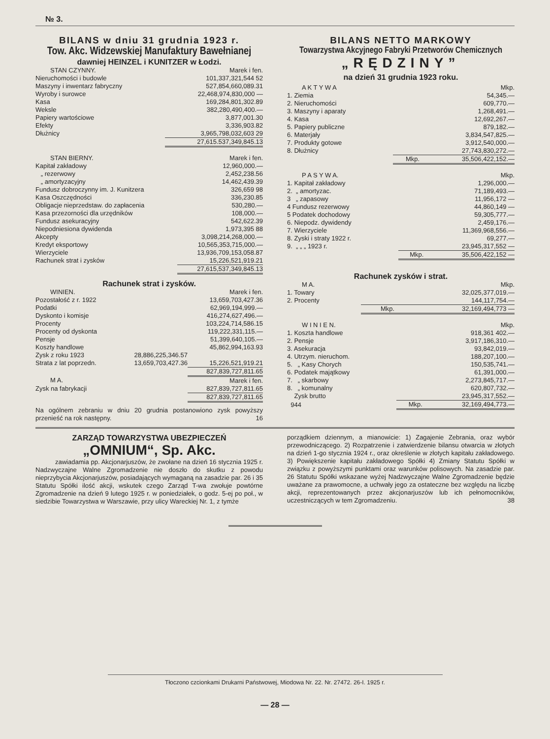№ 3.
BILANS w dniu 31 grudnia 1923 r.
Tow. Akc. Widzewskiej Manufaktury Bawełnianej
dawniej HEINZEL i KUNITZER w Łodzi.
| STAN CZYNNY. | Marek i fen. |
| --- | --- |
| Nieruchomości i budowle | 101,337,321,544 52 |
| Maszyny i inwentarz fabryczny | 527,854,660,089.31 |
| Wyroby i surowce | 22,468,974,830,000 — |
| Kasa | 169,284,801,302.89 |
| Weksle | 382,280,490,400.— |
| Papiery wartościowe | 3,877,001.30 |
| Efekty | 3,336,903.82 |
| Dłużnicy | 3,965,798,032,603 29 |
| | 27,615.537,349,845.13 |
| STAN BIERNY. | Marek i fen. |
| --- | --- |
| Kapitał zakładowy | 12,960,000.— |
| „ rezerwowy | 2,452,238.56 |
| „ amortyzacyjny | 14,462,439.39 |
| Fundusz dobroczynny im. J. Kunitzera | 326,659 98 |
| Kasa Oszczędności | 336,230.85 |
| Obligacje nieprzedstaw. do zapłacenia | 530,280.— |
| Kasa przezorności dla urzędników | 108,000.— |
| Fundusz asekuracyjny | 542,622.39 |
| Niepodniesiona dywidenda | 1,973,395 88 |
| Akcepty | 3,098,214,268,000.— |
| Kredyt eksportowy | 10,565,353,715,000.— |
| Wierzyciele | 13,936,709,153,058.87 |
| Rachunek strat i zysków | 15,226,521,919.21 |
| | 27,615,537,349,845.13 |
Rachunek strat i zysków.
| WINIEN. | | Marek i fen. |
| --- | --- | --- |
| Pozostałość z r. 1922 | | 13,659,703,427.36 |
| Podatki | | 62,969,194,999.— |
| Dyskonto i komisje | | 416,274,627,496.— |
| Procenty | | 103,224,714,586.15 |
| Procenty od dyskonta | | 119,222,331,115.— |
| Pensje | | 51,399,640,105.— |
| Koszty handlowe | | 45,862,994,163.93 |
| Zysk z roku 1923 | 28,886,225,346.57 | |
| Strata z lat poprzedn. | 13,659,703,427.36 | 15,226,521,919.21 |
| | | 827,839,727,811.65 |
| M A. | | Marek i fen. |
| Zysk na fabrykacji | | 827,839,727,811.65 |
| | | 827,839,727,811.65 |
Na ogólnem zebraniu w dniu 20 grudnia postanowiono zysk powyższy przenieść na rok następny. 16
BILANS NETTO MARKOWY
Towarzystwa Akcyjnego Fabryki Przetworów Chemicznych
„RĘDZINY”
na dzień 31 grudnia 1923 roku.
| A K T Y W A | | Mkp. |
| --- | --- | --- |
| 1. Ziemia | | 54,345.— |
| 2. Nieruchomości | | 609,770.— |
| 3. Maszyny i aparaty | | 1,268,491.— |
| 4. Kasa | | 12,692,267.— |
| 5. Papiery publiczne | | 879,182.— |
| 6. Materjały | | 3,834,547,825.— |
| 7. Produkty gotowe | | 3,912,540,000.— |
| 8. Dłużnicy | | 27,743,830,272.— |
| | Mkp. | 35,506,422,152.— |
| P A S Y W A. | | Mkp. |
| --- | --- | --- |
| 1. Kapitał zakładowy | | 1,296,000.— |
| 2. „ amortyzac. | | 71,189,493.— |
| 3 „ zapasowy | | 11,956,172 — |
| 4 Fundusz rezerwowy | | 44,860,149 — |
| 5 Podatek dochodowy | | 59,305,777.— |
| 6. Niepodz. dywidendy | | 2,459,176.— |
| 7. Wierzyciele | | 11,369,968,556.— |
| 8. Zyski i straty 1922 r. | | 69,277.— |
| 9. „ „ „ 1923 r. | | 23,945,317,552 — |
| | Mkp. | 35,506,422,152 — |
Rachunek zysków i strat.
| M A. | | Mkp. |
| --- | --- | --- |
| 1. Towary | | 32,025,377,019.— |
| 2. Procenty | | 144,117,754.— |
| | Mkp. | 32,169,494,773 — |
| W I N I E N. | | Mkp. |
| --- | --- | --- |
| 1. Koszta handlowe | | 918,361 402.— |
| 2. Pensje | | 3,917,186,310.— |
| 3. Asekuracja | | 93,842,019.— |
| 4. Utrzym. nieruchom. | | 188,207,100.— |
| 5. „ Kasy Chorych | | 150,535,741.— |
| 6. Podatek majątkowy | | 61,391,000.— |
| 7. „ skarbowy | | 2,273,845,717.— |
| 8. „ komunalny | | 620,807,732.— |
| Zysk brutto | | 23,945,317,552.— |
| 944 | Mkp. | 32,169,494,773.— |
ZARZĄD TOWARZYSTWA UBEZPIECZEŃ
„OMNIUM“, Sp. Akc.
zawiadamia pp. Akcjonarjuszów, że zwołane na dzień 16 stycznia 1925 r. Nadzwyczajne Walne Zgromadzenie nie doszło do skutku z powodu nieprzybycia Akcjonarjuszów, posiadających wymaganą na zasadzie par. 26 i 35 Statutu Spółki ilość akcji, wskutek czego Zarząd T-wa zwołuje powtórne Zgromadzenie na dzień 9 lutego 1925 r. w poniedziałek, o godz. 5-ej po poł., w siedzibie Towarzystwa w Warszawie, przy ulicy Wareckiej Nr. 1, z tymże
porządkiem dziennym, a mianowicie: 1) Zagajenie Zebrania, oraz wybór przewodniczącego. 2) Rozpatrzenie i zatwierdzenie bilansu otwarcia w złotych na dzień 1-go stycznia 1924 r., oraz określenie w złotych kapitału zakładowego. 3) Powiększenie kapitału zakładowego Spółki 4) Zmiany Statutu Spółki w związku z powyższymi punktami oraz warunków polisowych. Na zasadzie par. 26 Statutu Spółki wskazane wyżej Nadzwyczajne Walne Zgromadzenie będzie uważane za prawomocne, a uchwały jego za ostateczne bez względu na liczbę akcji, reprezentowanych przez akcjonarjuszów lub ich pełnomocników, uczestniczących w tem Zgromadzeniu. 38
Tłoczono czcionkami Drukarni Państwowej, Miodowa Nr. 22. Nr. 27472. 26-I. 1925 r.
— 28 —